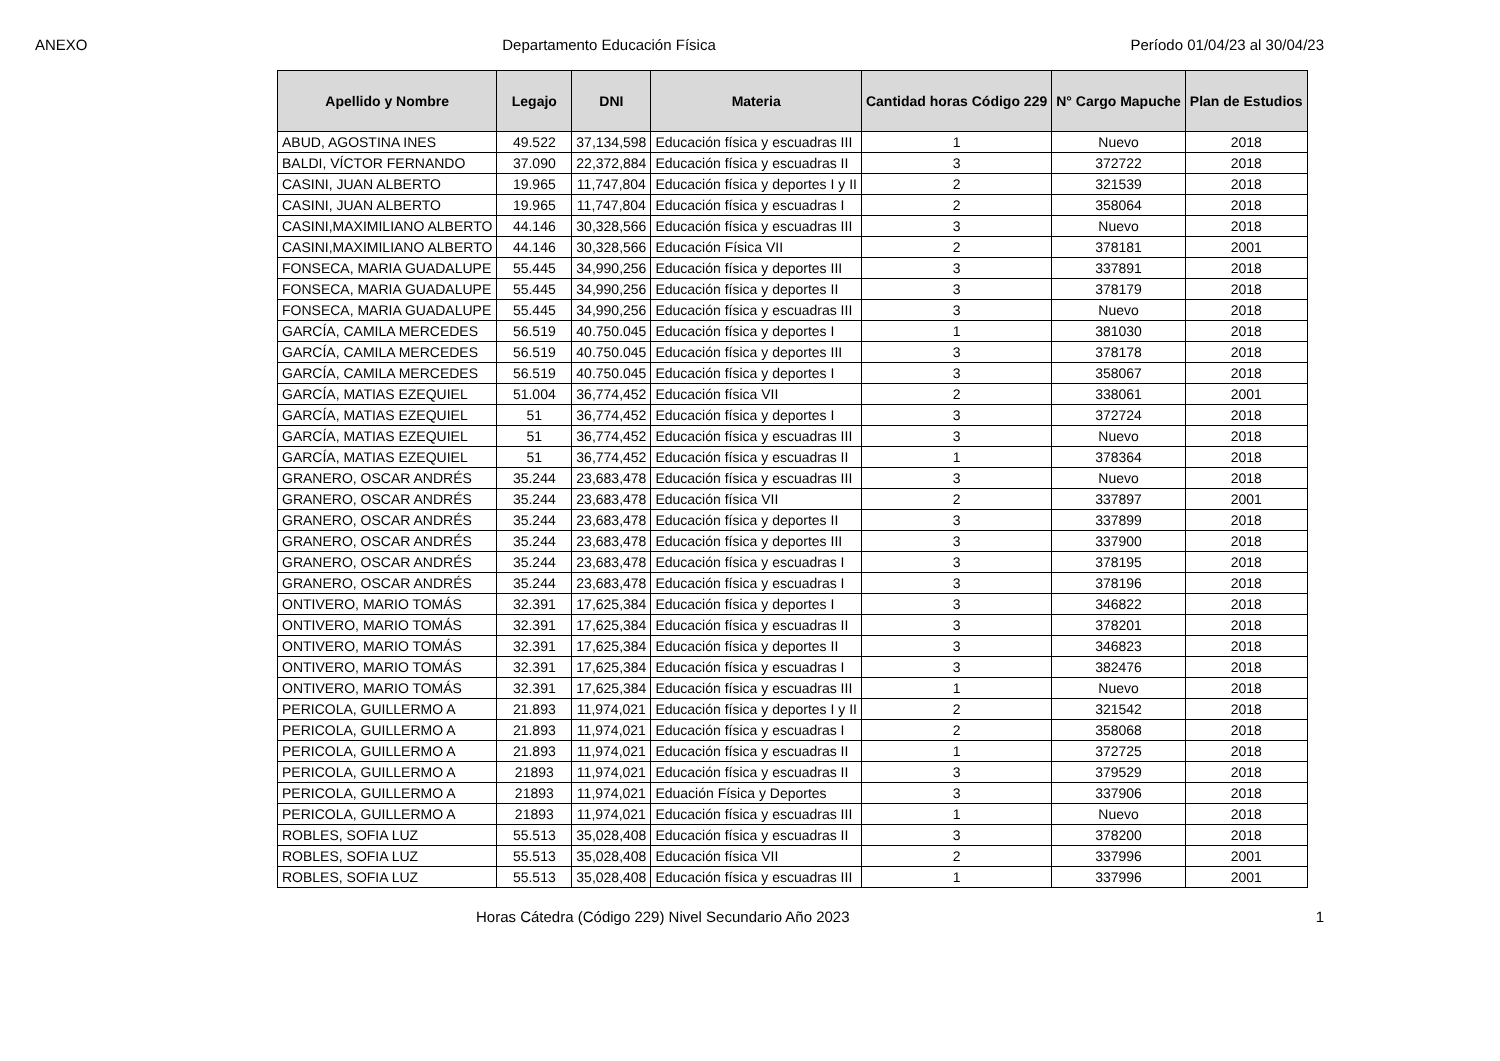ANEXO Departamento Educación Física Período 01/04/23 al 30/04/23
| Apellido y Nombre | Legajo | DNI | Materia | Cantidad horas Código 229 | N° Cargo Mapuche | Plan de Estudios |
| --- | --- | --- | --- | --- | --- | --- |
| ABUD, AGOSTINA INES | 49.522 | 37,134,598 | Educación física y escuadras III | 1 | Nuevo | 2018 |
| BALDI, VÍCTOR FERNANDO | 37.090 | 22,372,884 | Educación física y escuadras II | 3 | 372722 | 2018 |
| CASINI, JUAN ALBERTO | 19.965 | 11,747,804 | Educación física y deportes I y II | 2 | 321539 | 2018 |
| CASINI, JUAN ALBERTO | 19.965 | 11,747,804 | Educación física y escuadras I | 2 | 358064 | 2018 |
| CASINI,MAXIMILIANO ALBERTO | 44.146 | 30,328,566 | Educación física y escuadras III | 3 | Nuevo | 2018 |
| CASINI,MAXIMILIANO ALBERTO | 44.146 | 30,328,566 | Educación Física VII | 2 | 378181 | 2001 |
| FONSECA, MARIA GUADALUPE | 55.445 | 34,990,256 | Educación física y deportes III | 3 | 337891 | 2018 |
| FONSECA, MARIA GUADALUPE | 55.445 | 34,990,256 | Educación física y deportes II | 3 | 378179 | 2018 |
| FONSECA, MARIA GUADALUPE | 55.445 | 34,990,256 | Educación física y escuadras III | 3 | Nuevo | 2018 |
| GARCÍA, CAMILA MERCEDES | 56.519 | 40.750.045 | Educación física y deportes I | 1 | 381030 | 2018 |
| GARCÍA, CAMILA MERCEDES | 56.519 | 40.750.045 | Educación física y deportes III | 3 | 378178 | 2018 |
| GARCÍA, CAMILA MERCEDES | 56.519 | 40.750.045 | Educación física y deportes I | 3 | 358067 | 2018 |
| GARCÍA, MATIAS EZEQUIEL | 51.004 | 36,774,452 | Educación física VII | 2 | 338061 | 2001 |
| GARCÍA, MATIAS EZEQUIEL | 51 | 36,774,452 | Educación física y deportes I | 3 | 372724 | 2018 |
| GARCÍA, MATIAS EZEQUIEL | 51 | 36,774,452 | Educación física y escuadras III | 3 | Nuevo | 2018 |
| GARCÍA, MATIAS EZEQUIEL | 51 | 36,774,452 | Educación física y escuadras II | 1 | 378364 | 2018 |
| GRANERO, OSCAR ANDRÉS | 35.244 | 23,683,478 | Educación física y escuadras III | 3 | Nuevo | 2018 |
| GRANERO, OSCAR ANDRÉS | 35.244 | 23,683,478 | Educación física VII | 2 | 337897 | 2001 |
| GRANERO, OSCAR ANDRÉS | 35.244 | 23,683,478 | Educación física y deportes II | 3 | 337899 | 2018 |
| GRANERO, OSCAR ANDRÉS | 35.244 | 23,683,478 | Educación física y deportes III | 3 | 337900 | 2018 |
| GRANERO, OSCAR ANDRÉS | 35.244 | 23,683,478 | Educación física y escuadras I | 3 | 378195 | 2018 |
| GRANERO, OSCAR ANDRÉS | 35.244 | 23,683,478 | Educación física y escuadras I | 3 | 378196 | 2018 |
| ONTIVERO, MARIO TOMÁS | 32.391 | 17,625,384 | Educación física y deportes I | 3 | 346822 | 2018 |
| ONTIVERO, MARIO TOMÁS | 32.391 | 17,625,384 | Educación física y escuadras II | 3 | 378201 | 2018 |
| ONTIVERO, MARIO TOMÁS | 32.391 | 17,625,384 | Educación física y deportes II | 3 | 346823 | 2018 |
| ONTIVERO, MARIO TOMÁS | 32.391 | 17,625,384 | Educación física y escuadras I | 3 | 382476 | 2018 |
| ONTIVERO, MARIO TOMÁS | 32.391 | 17,625,384 | Educación física y escuadras III | 1 | Nuevo | 2018 |
| PERICOLA, GUILLERMO A | 21.893 | 11,974,021 | Educación física y deportes I y II | 2 | 321542 | 2018 |
| PERICOLA, GUILLERMO A | 21.893 | 11,974,021 | Educación física y escuadras I | 2 | 358068 | 2018 |
| PERICOLA, GUILLERMO A | 21.893 | 11,974,021 | Educación física y escuadras II | 1 | 372725 | 2018 |
| PERICOLA, GUILLERMO A | 21893 | 11,974,021 | Educación física y escuadras II | 3 | 379529 | 2018 |
| PERICOLA, GUILLERMO A | 21893 | 11,974,021 | Eduación Física y Deportes | 3 | 337906 | 2018 |
| PERICOLA, GUILLERMO A | 21893 | 11,974,021 | Educación física y escuadras III | 1 | Nuevo | 2018 |
| ROBLES, SOFIA LUZ | 55.513 | 35,028,408 | Educación física y escuadras II | 3 | 378200 | 2018 |
| ROBLES, SOFIA LUZ | 55.513 | 35,028,408 | Educación física VII | 2 | 337996 | 2001 |
| ROBLES, SOFIA LUZ | 55.513 | 35,028,408 | Educación física y escuadras III | 1 | 337996 | 2001 |
Horas Cátedra (Código 229) Nivel Secundario Año 2023 1